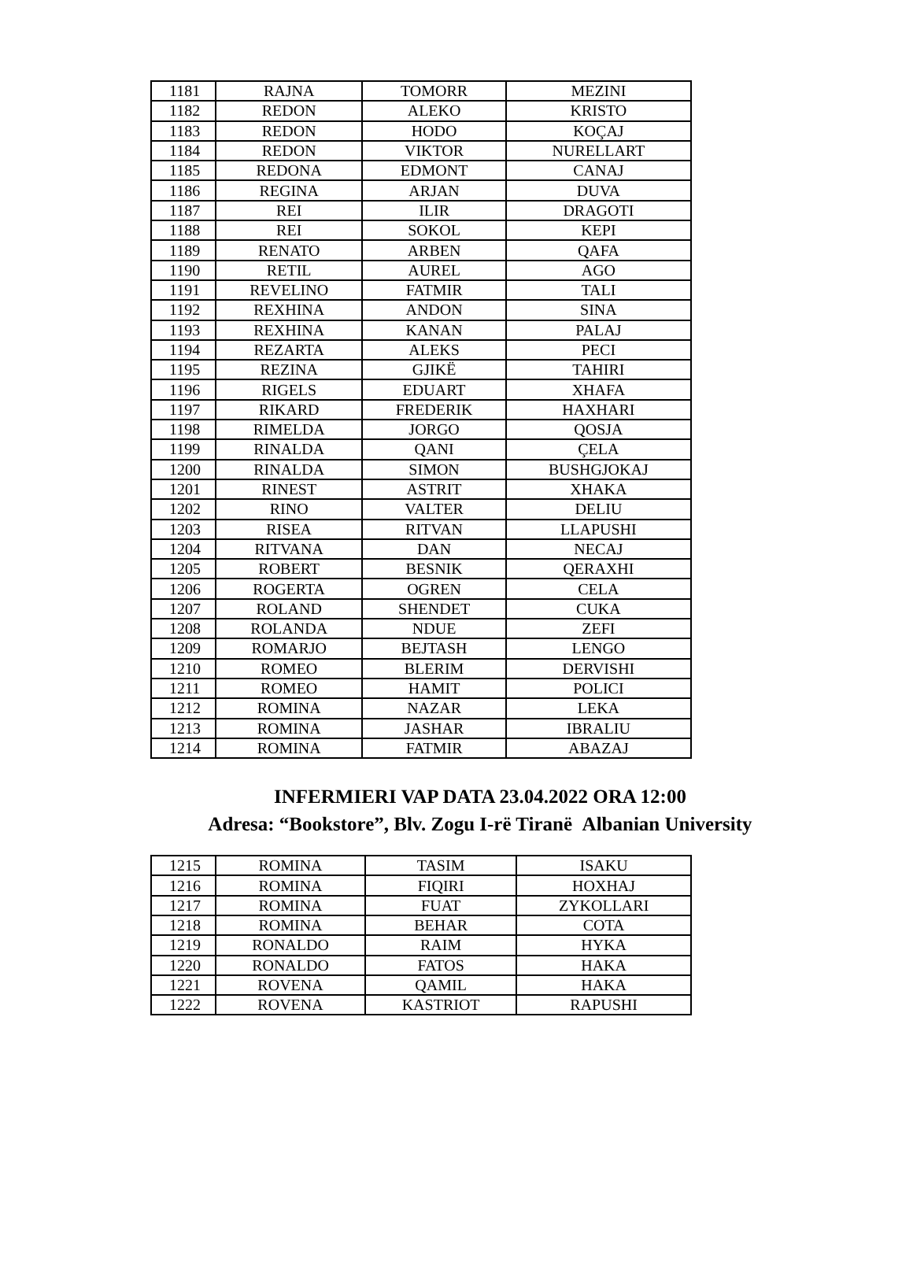| 1181 | RAJNA | TOMORR | MEZINI |
| 1182 | REDON | ALEKO | KRISTO |
| 1183 | REDON | HODO | KOÇAJ |
| 1184 | REDON | VIKTOR | NURELLART |
| 1185 | REDONA | EDMONT | CANAJ |
| 1186 | REGINA | ARJAN | DUVA |
| 1187 | REI | ILIR | DRAGOTI |
| 1188 | REI | SOKOL | KEPI |
| 1189 | RENATO | ARBEN | QAFA |
| 1190 | RETIL | AUREL | AGO |
| 1191 | REVELINO | FATMIR | TALI |
| 1192 | REXHINA | ANDON | SINA |
| 1193 | REXHINA | KANAN | PALAJ |
| 1194 | REZARTA | ALEKS | PECI |
| 1195 | REZINA | GJIKË | TAHIRI |
| 1196 | RIGELS | EDUART | XHAFA |
| 1197 | RIKARD | FREDERIK | HAXHARI |
| 1198 | RIMELDA | JORGO | QOSJA |
| 1199 | RINALDA | QANI | ÇELA |
| 1200 | RINALDA | SIMON | BUSHGJOKAJ |
| 1201 | RINEST | ASTRIT | XHAKA |
| 1202 | RINO | VALTER | DELIU |
| 1203 | RISEA | RITVAN | LLAPUSHI |
| 1204 | RITVANA | DAN | NECAJ |
| 1205 | ROBERT | BESNIK | QERAXHI |
| 1206 | ROGERTA | OGREN | CELA |
| 1207 | ROLAND | SHENDET | CUKA |
| 1208 | ROLANDA | NDUE | ZEFI |
| 1209 | ROMARJO | BEJTASH | LENGO |
| 1210 | ROMEO | BLERIM | DERVISHI |
| 1211 | ROMEO | HAMIT | POLICI |
| 1212 | ROMINA | NAZAR | LEKA |
| 1213 | ROMINA | JASHAR | IBRALIU |
| 1214 | ROMINA | FATMIR | ABAZAJ |
INFERMIERI VAP DATA 23.04.2022 ORA 12:00
Adresa: “Bookstore”, Blv. Zogu I-rë Tiranë Albanian University
| 1215 | ROMINA | TASIM | ISAKU |
| 1216 | ROMINA | FIQIRI | HOXHAJ |
| 1217 | ROMINA | FUAT | ZYKOLLARI |
| 1218 | ROMINA | BEHAR | COTA |
| 1219 | RONALDO | RAIM | HYKA |
| 1220 | RONALDO | FATOS | HAKA |
| 1221 | ROVENA | QAMIL | HAKA |
| 1222 | ROVENA | KASTRIOT | RAPUSHI |